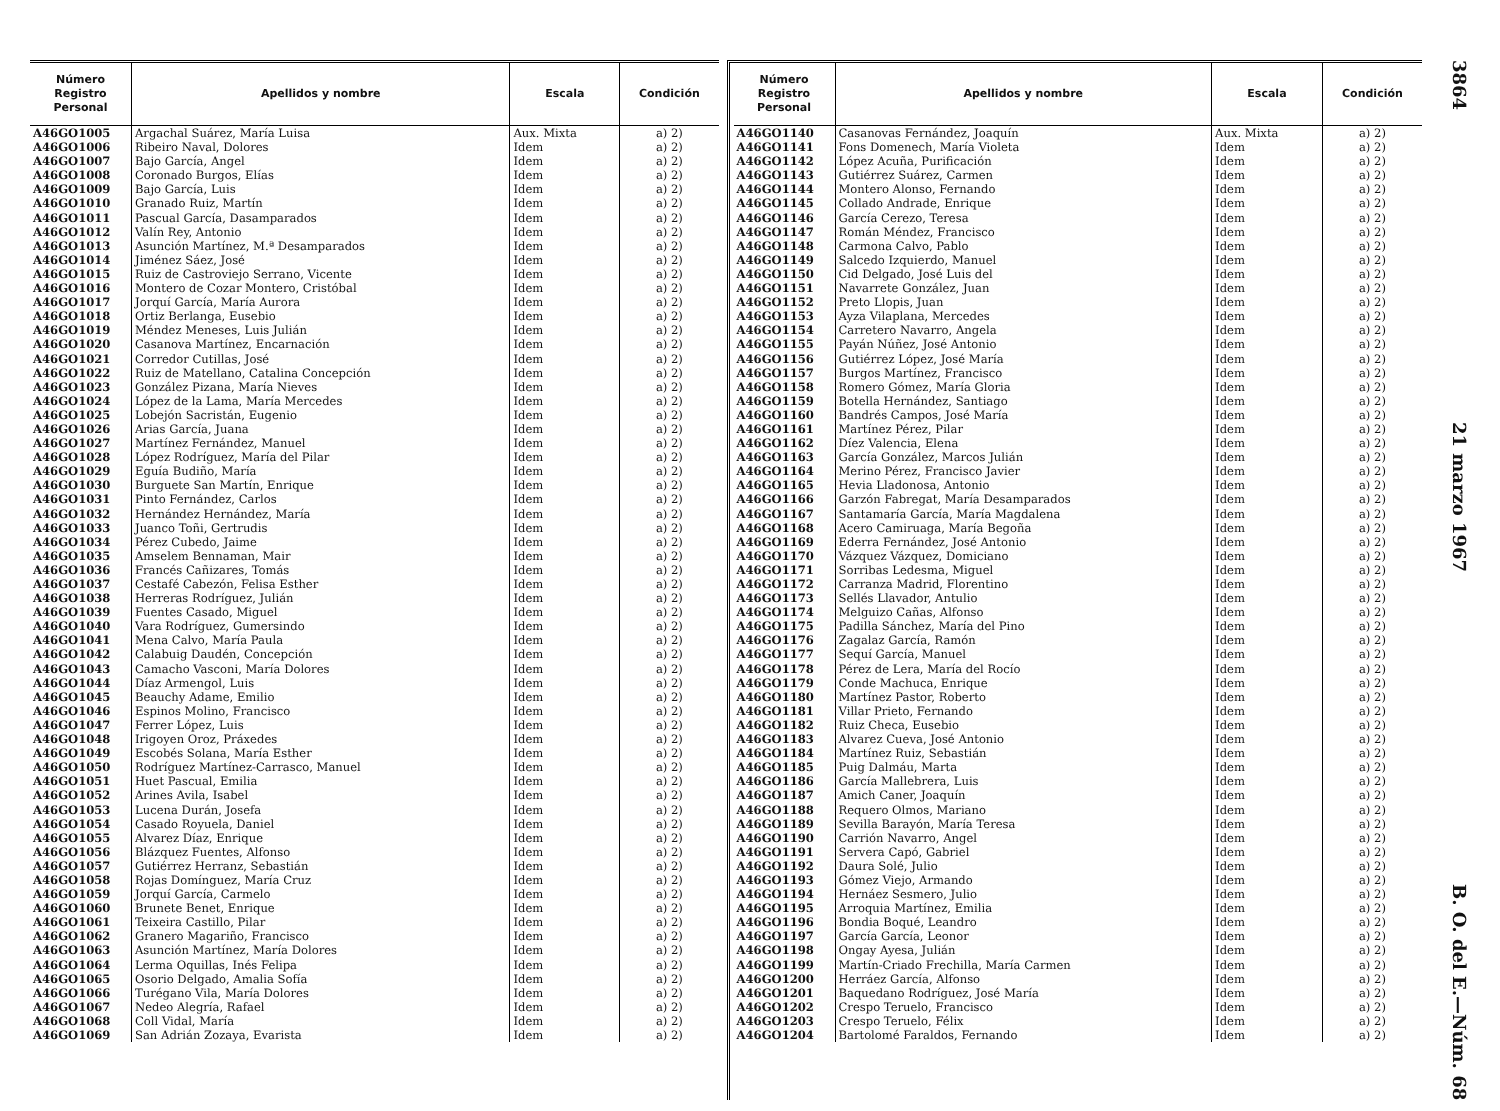| Número Registro Personal | Apellidos y nombre | Escala | Condición |
| --- | --- | --- | --- |
| A46GO1005 | Argachal Suárez, María Luisa | Aux. Mixta | a) 2) |
| A46GO1006 | Ribeiro Naval, Dolores | Idem | a) 2) |
| A46GO1007 | Bajo García, Angel | Idem | a) 2) |
| A46GO1008 | Coronado Burgos, Elías | Idem | a) 2) |
| A46GO1009 | Bajo García, Luis | Idem | a) 2) |
| A46GO1010 | Granado Ruiz, Martín | Idem | a) 2) |
| A46GO1011 | Pascual García, Dasamparados | Idem | a) 2) |
| A46GO1012 | Valín Rey, Antonio | Idem | a) 2) |
| A46GO1013 | Asunción Martínez, M.ª Desamparados | Idem | a) 2) |
| A46GO1014 | Jiménez Sáez, José | Idem | a) 2) |
| A46GO1015 | Ruiz de Castroviejo Serrano, Vicente | Idem | a) 2) |
| A46GO1016 | Montero de Cozar Montero, Cristóbal | Idem | a) 2) |
| A46GO1017 | Jorquí García, María Aurora | Idem | a) 2) |
| A46GO1018 | Ortiz Berlanga, Eusebio | Idem | a) 2) |
| A46GO1019 | Méndez Meneses, Luis Julián | Idem | a) 2) |
| A46GO1020 | Casanova Martínez, Encarnación | Idem | a) 2) |
| A46GO1021 | Corredor Cutillas, José | Idem | a) 2) |
| A46GO1022 | Ruiz de Matellano, Catalina Concepción | Idem | a) 2) |
| A46GO1023 | González Pizana, María Nieves | Idem | a) 2) |
| A46GO1024 | López de la Lama, María Mercedes | Idem | a) 2) |
| A46GO1025 | Lobejón Sacristán, Eugenio | Idem | a) 2) |
| A46GO1026 | Arias García, Juana | Idem | a) 2) |
| A46GO1027 | Martínez Fernández, Manuel | Idem | a) 2) |
| A46GO1028 | López Rodríguez, María del Pilar | Idem | a) 2) |
| A46GO1029 | Eguía Budiño, María | Idem | a) 2) |
| A46GO1030 | Burguete San Martín, Enrique | Idem | a) 2) |
| A46GO1031 | Pinto Fernández, Carlos | Idem | a) 2) |
| A46GO1032 | Hernández Hernández, María | Idem | a) 2) |
| A46GO1033 | Juanco Toñi, Gertrudis | Idem | a) 2) |
| A46GO1034 | Pérez Cubedo, Jaime | Idem | a) 2) |
| A46GO1035 | Amselem Bennaman, Mair | Idem | a) 2) |
| A46GO1036 | Francés Cañizares, Tomás | Idem | a) 2) |
| A46GO1037 | Cestafé Cabezón, Felisa Esther | Idem | a) 2) |
| A46GO1038 | Herreras Rodríguez, Julián | Idem | a) 2) |
| A46GO1039 | Fuentes Casado, Miguel | Idem | a) 2) |
| A46GO1040 | Vara Rodríguez, Gumersindo | Idem | a) 2) |
| A46GO1041 | Mena Calvo, María Paula | Idem | a) 2) |
| A46GO1042 | Calabuig Daudén, Concepción | Idem | a) 2) |
| A46GO1043 | Camacho Vasconi, María Dolores | Idem | a) 2) |
| A46GO1044 | Díaz Armengol, Luis | Idem | a) 2) |
| A46GO1045 | Beauchy Adame, Emilio | Idem | a) 2) |
| A46GO1046 | Espinos Molino, Francisco | Idem | a) 2) |
| A46GO1047 | Ferrer López, Luis | Idem | a) 2) |
| A46GO1048 | Irigoyen Oroz, Práxedes | Idem | a) 2) |
| A46GO1049 | Escobés Solana, María Esther | Idem | a) 2) |
| A46GO1050 | Rodríguez Martínez-Carrasco, Manuel | Idem | a) 2) |
| A46GO1051 | Huet Pascual, Emilia | Idem | a) 2) |
| A46GO1052 | Arines Avila, Isabel | Idem | a) 2) |
| A46GO1053 | Lucena Durán, Josefa | Idem | a) 2) |
| A46GO1054 | Casado Royuela, Daniel | Idem | a) 2) |
| A46GO1055 | Alvarez Díaz, Enrique | Idem | a) 2) |
| A46GO1056 | Blázquez Fuentes, Alfonso | Idem | a) 2) |
| A46GO1057 | Gutiérrez Herranz, Sebastián | Idem | a) 2) |
| A46GO1058 | Rojas Domínguez, María Cruz | Idem | a) 2) |
| A46GO1059 | Jorquí García, Carmelo | Idem | a) 2) |
| A46GO1060 | Brunete Benet, Enrique | Idem | a) 2) |
| A46GO1061 | Teixeira Castillo, Pilar | Idem | a) 2) |
| A46GO1062 | Granero Magariño, Francisco | Idem | a) 2) |
| A46GO1063 | Asunción Martínez, María Dolores | Idem | a) 2) |
| A46GO1064 | Lerma Oquillas, Inés Felipa | Idem | a) 2) |
| A46GO1065 | Osorio Delgado, Amalia Sofía | Idem | a) 2) |
| A46GO1066 | Turégano Vila, María Dolores | Idem | a) 2) |
| A46GO1067 | Nedeo Alegría, Rafael | Idem | a) 2) |
| A46GO1068 | Coll Vidal, María | Idem | a) 2) |
| A46GO1069 | San Adrián Zozaya, Evarista | Idem | a) 2) |
| Número Registro Personal | Apellidos y nombre | Escala | Condición |
| --- | --- | --- | --- |
| A46GO1140 | Casanovas Fernández, Joaquín | Aux. Mixta | a) 2) |
| A46GO1141 | Fons Domenech, María Violeta | Idem | a) 2) |
| A46GO1142 | López Acuña, Purificación | Idem | a) 2) |
| A46GO1143 | Gutiérrez Suárez, Carmen | Idem | a) 2) |
| A46GO1144 | Montero Alonso, Fernando | Idem | a) 2) |
| A46GO1145 | Collado Andrade, Enrique | Idem | a) 2) |
| A46GO1146 | García Cerezo, Teresa | Idem | a) 2) |
| A46GO1147 | Román Méndez, Francisco | Idem | a) 2) |
| A46GO1148 | Carmona Calvo, Pablo | Idem | a) 2) |
| A46GO1149 | Salcedo Izquierdo, Manuel | Idem | a) 2) |
| A46GO1150 | Cid Delgado, José Luis del | Idem | a) 2) |
| A46GO1151 | Navarrete González, Juan | Idem | a) 2) |
| A46GO1152 | Preto Llopis, Juan | Idem | a) 2) |
| A46GO1153 | Ayza Vilaplana, Mercedes | Idem | a) 2) |
| A46GO1154 | Carretero Navarro, Angela | Idem | a) 2) |
| A46GO1155 | Payán Núñez, José Antonio | Idem | a) 2) |
| A46GO1156 | Gutiérrez López, José María | Idem | a) 2) |
| A46GO1157 | Burgos Martínez, Francisco | Idem | a) 2) |
| A46GO1158 | Romero Gómez, María Gloria | Idem | a) 2) |
| A46GO1159 | Botella Hernández, Santiago | Idem | a) 2) |
| A46GO1160 | Bandrés Campos, José María | Idem | a) 2) |
| A46GO1161 | Martínez Pérez, Pilar | Idem | a) 2) |
| A46GO1162 | Díez Valencia, Elena | Idem | a) 2) |
| A46GO1163 | García González, Marcos Julián | Idem | a) 2) |
| A46GO1164 | Merino Pérez, Francisco Javier | Idem | a) 2) |
| A46GO1165 | Hevia Lladonosa, Antonio | Idem | a) 2) |
| A46GO1166 | Garzón Fabregat, María Desamparados | Idem | a) 2) |
| A46GO1167 | Santamaría García, María Magdalena | Idem | a) 2) |
| A46GO1168 | Acero Camiruaga, María Begoña | Idem | a) 2) |
| A46GO1169 | Ederra Fernández, José Antonio | Idem | a) 2) |
| A46GO1170 | Vázquez Vázquez, Domiciano | Idem | a) 2) |
| A46GO1171 | Sorribas Ledesma, Miguel | Idem | a) 2) |
| A46GO1172 | Carranza Madrid, Florentino | Idem | a) 2) |
| A46GO1173 | Sellés Llavador, Antulio | Idem | a) 2) |
| A46GO1174 | Melguizo Cañas, Alfonso | Idem | a) 2) |
| A46GO1175 | Padilla Sánchez, María del Pino | Idem | a) 2) |
| A46GO1176 | Zagalaz García, Ramón | Idem | a) 2) |
| A46GO1177 | Sequí García, Manuel | Idem | a) 2) |
| A46GO1178 | Pérez de Lera, María del Rocío | Idem | a) 2) |
| A46GO1179 | Conde Machuca, Enrique | Idem | a) 2) |
| A46GO1180 | Martínez Pastor, Roberto | Idem | a) 2) |
| A46GO1181 | Villar Prieto, Fernando | Idem | a) 2) |
| A46GO1182 | Ruiz Checa, Eusebio | Idem | a) 2) |
| A46GO1183 | Alvarez Cueva, José Antonio | Idem | a) 2) |
| A46GO1184 | Martínez Ruiz, Sebastián | Idem | a) 2) |
| A46GO1185 | Puig Dalmáu, Marta | Idem | a) 2) |
| A46GO1186 | García Mallebrera, Luis | Idem | a) 2) |
| A46GO1187 | Amich Caner, Joaquín | Idem | a) 2) |
| A46GO1188 | Requero Olmos, Mariano | Idem | a) 2) |
| A46GO1189 | Sevilla Barayón, María Teresa | Idem | a) 2) |
| A46GO1190 | Carrión Navarro, Angel | Idem | a) 2) |
| A46GO1191 | Servera Capó, Gabriel | Idem | a) 2) |
| A46GO1192 | Daura Solé, Julio | Idem | a) 2) |
| A46GO1193 | Gómez Viejo, Armando | Idem | a) 2) |
| A46GO1194 | Hernáez Sesmero, Julio | Idem | a) 2) |
| A46GO1195 | Arroquia Martínez, Emilia | Idem | a) 2) |
| A46GO1196 | Bondia Boqué, Leandro | Idem | a) 2) |
| A46GO1197 | García García, Leonor | Idem | a) 2) |
| A46GO1198 | Ongay Ayesa, Julián | Idem | a) 2) |
| A46GO1199 | Martín-Criado Frechilla, María Carmen | Idem | a) 2) |
| A46GO1200 | Herráez García, Alfonso | Idem | a) 2) |
| A46GO1201 | Baquedano Rodríguez, José María | Idem | a) 2) |
| A46GO1202 | Crespo Teruelo, Francisco | Idem | a) 2) |
| A46GO1203 | Crespo Teruelo, Félix | Idem | a) 2) |
| A46GO1204 | Bartolomé Faraldos, Fernando | Idem | a) 2) |
3864 21 marzo 1967 B. O. del E.—Núm. 68